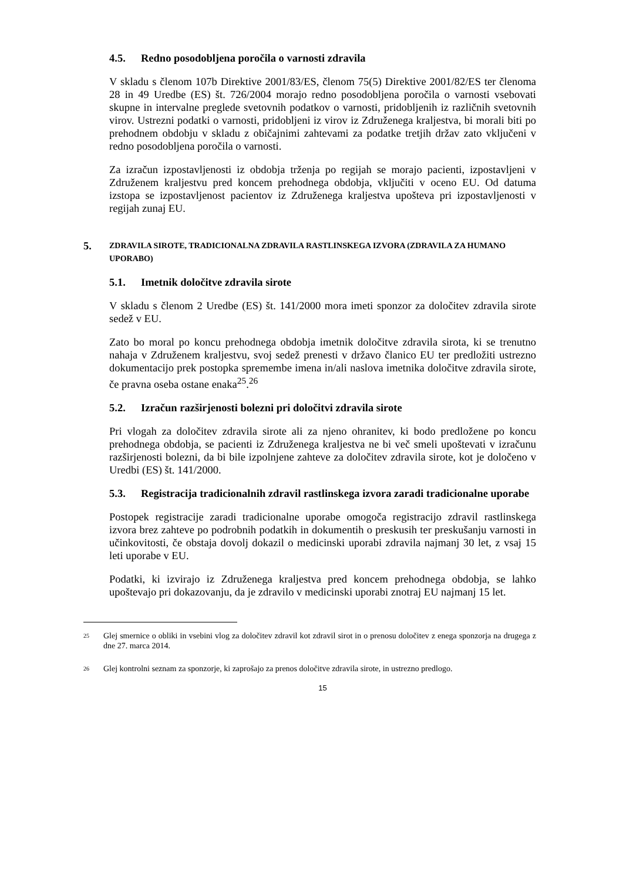4.5. Redno posodobljena poročila o varnosti zdravila
V skladu s členom 107b Direktive 2001/83/ES, členom 75(5) Direktive 2001/82/ES ter členoma 28 in 49 Uredbe (ES) št. 726/2004 morajo redno posodobljena poročila o varnosti vsebovati skupne in intervalne preglede svetovnih podatkov o varnosti, pridobljenih iz različnih svetovnih virov. Ustrezni podatki o varnosti, pridobljeni iz virov iz Združenega kraljestva, bi morali biti po prehodnem obdobju v skladu z običajnimi zahtevami za podatke tretjih držav zato vključeni v redno posodobljena poročila o varnosti.
Za izračun izpostavljenosti iz obdobja trženja po regijah se morajo pacienti, izpostavljeni v Združenem kraljestvu pred koncem prehodnega obdobja, vključiti v oceno EU. Od datuma izstopa se izpostavljenost pacientov iz Združenega kraljestva upošteva pri izpostavljenosti v regijah zunaj EU.
5. ZDRAVILA SIROTE, TRADICIONALNA ZDRAVILA RASTLINSKEGA IZVORA (ZDRAVILA ZA HUMANO UPORABO)
5.1. Imetnik določitve zdravila sirote
V skladu s členom 2 Uredbe (ES) št. 141/2000 mora imeti sponzor za določitev zdravila sirote sedež v EU.
Zato bo moral po koncu prehodnega obdobja imetnik določitve zdravila sirota, ki se trenutno nahaja v Združenem kraljestvu, svoj sedež prenesti v državo članico EU ter predložiti ustrezno dokumentacijo prek postopka spremembe imena in/ali naslova imetnika določitve zdravila sirote, če pravna oseba ostane enaka<sup>25</sup>.<sup>26</sup>
5.2. Izračun razširjenosti bolezni pri določitvi zdravila sirote
Pri vlogah za določitev zdravila sirote ali za njeno ohranitev, ki bodo predložene po koncu prehodnega obdobja, se pacienti iz Združenega kraljestva ne bi več smeli upoštevati v izračunu razširjenosti bolezni, da bi bile izpolnjene zahteve za določitev zdravila sirote, kot je določeno v Uredbi (ES) št. 141/2000.
5.3. Registracija tradicionalnih zdravil rastlinskega izvora zaradi tradicionalne uporabe
Postopek registracije zaradi tradicionalne uporabe omogoča registracijo zdravil rastlinskega izvora brez zahteve po podrobnih podatkih in dokumentih o preskusih ter preskušanju varnosti in učinkovitosti, če obstaja dovolj dokazil o medicinski uporabi zdravila najmanj 30 let, z vsaj 15 leti uporabe v EU.
Podatki, ki izvirajo iz Združenega kraljestva pred koncem prehodnega obdobja, se lahko upoštevajo pri dokazovanju, da je zdravilo v medicinski uporabi znotraj EU najmanj 15 let.
<sup>25</sup> Glej smernice o obliki in vsebini vlog za določitev zdravil kot zdravil sirot in o prenosu določitev z enega sponzorja na drugega z dne 27. marca 2014.
<sup>26</sup> Glej kontrolni seznam za sponzorje, ki zaprošajo za prenos določitve zdravila sirote, in ustrezno predlogo.
15